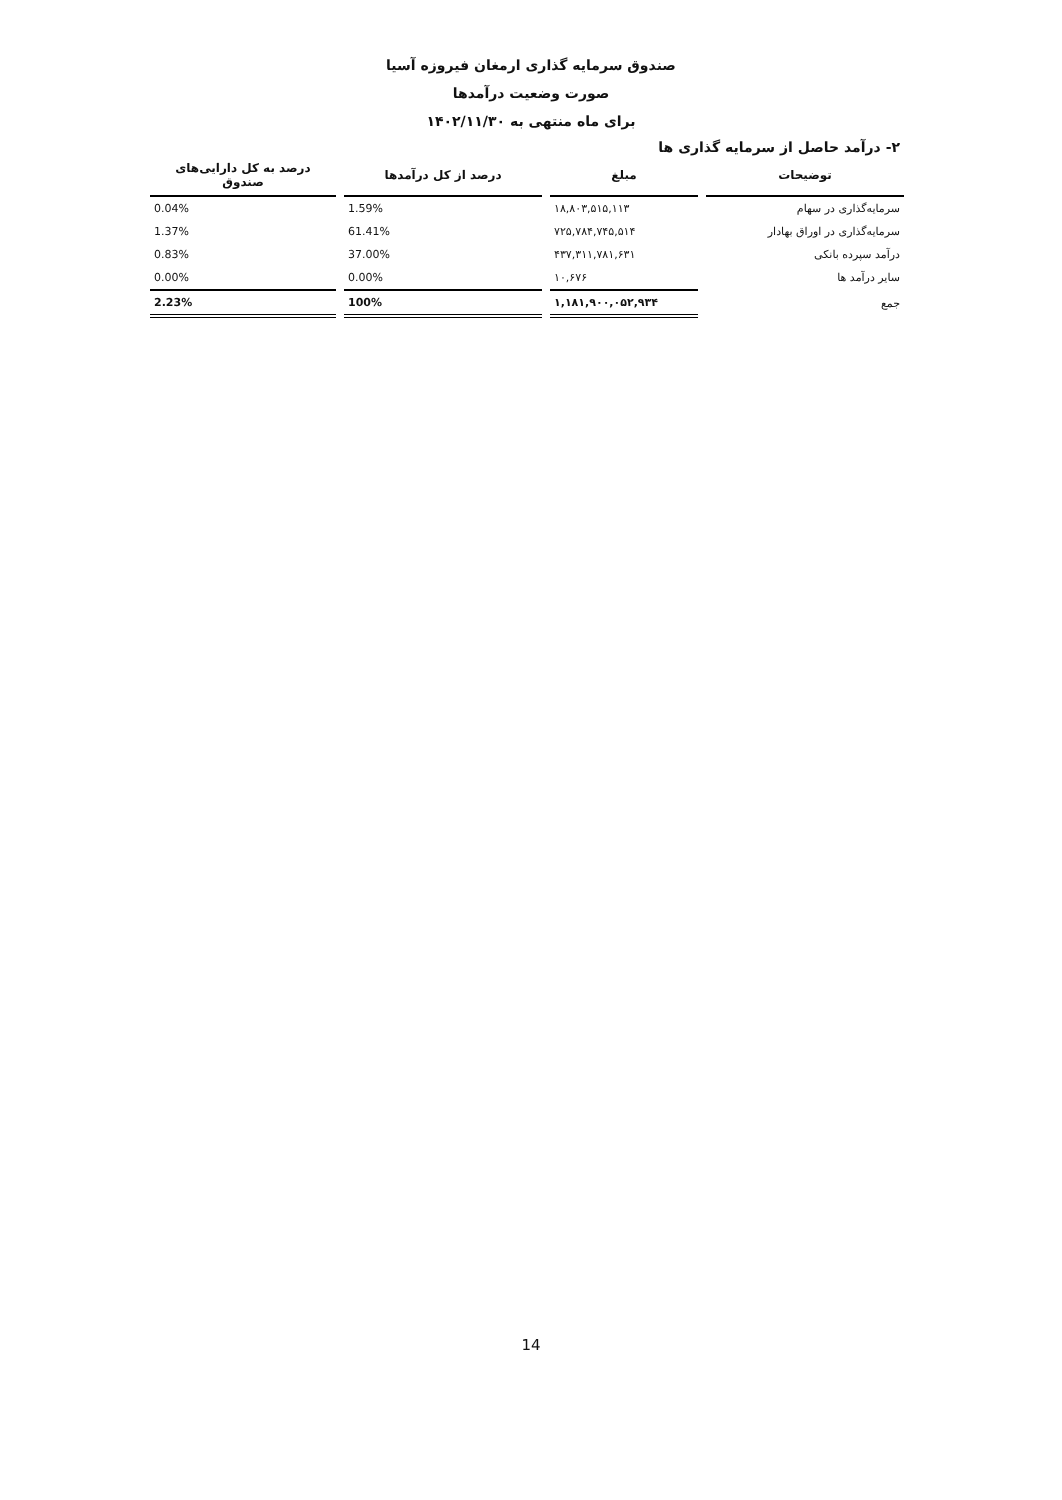صندوق سرمایه گذاری ارمغان فیروزه آسیا
صورت وضعیت درآمدها
برای ماه منتهی به ۱۴۰۲/۱۱/۳۰
۲- درآمد حاصل از سرمایه گذاری ها
| توضیحات | مبلغ | درصد از کل درآمدها | درصد به کل دارایی‌های صندوق |
| --- | --- | --- | --- |
| سرمایه‌گذاری در سهام | ۱۸,۸۰۳,۵۱۵,۱۱۳ | 1.59% | 0.04% |
| سرمایه‌گذاری در اوراق بهادار | ۷۲۵,۷۸۴,۷۴۵,۵۱۴ | 61.41% | 1.37% |
| درآمد سپرده بانکی | ۴۳۷,۳۱۱,۷۸۱,۶۳۱ | 37.00% | 0.83% |
| سایر درآمد ها | ۱۰,۶۷۶ | 0.00% | 0.00% |
| جمع | ۱,۱۸۱,۹۰۰,۰۵۲,۹۳۴ | 100% | 2.23% |
14